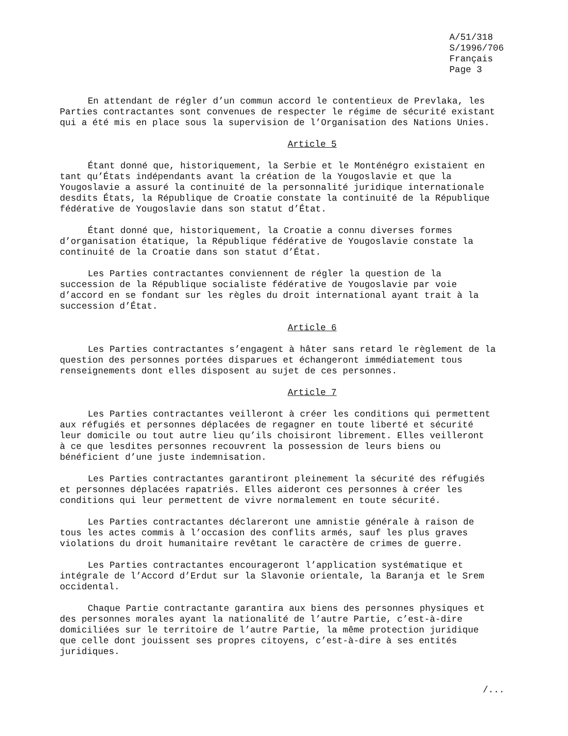A/51/318
S/1996/706
Français
Page 3
En attendant de régler d’un commun accord le contentieux de Prevlaka, les Parties contractantes sont convenues de respecter le régime de sécurité existant qui a été mis en place sous la supervision de l’Organisation des Nations Unies.
Article 5
Étant donné que, historiquement, la Serbie et le Monténégro existaient en tant qu’États indépendants avant la création de la Yougoslavie et que la Yougoslavie a assuré la continuité de la personnalité juridique internationale desdits États, la République de Croatie constate la continuité de la République fédérative de Yougoslavie dans son statut d’État.
Étant donné que, historiquement, la Croatie a connu diverses formes d’organisation étatique, la République fédérative de Yougoslavie constate la continuité de la Croatie dans son statut d’État.
Les Parties contractantes conviennent de régler la question de la succession de la République socialiste fédérative de Yougoslavie par voie d’accord en se fondant sur les règles du droit international ayant trait à la succession d’État.
Article 6
Les Parties contractantes s’engagent à hâter sans retard le règlement de la question des personnes portées disparues et échangeront immédiatement tous renseignements dont elles disposent au sujet de ces personnes.
Article 7
Les Parties contractantes veilleront à créer les conditions qui permettent aux réfugiés et personnes déplacées de regagner en toute liberté et sécurité leur domicile ou tout autre lieu qu’ils choisiront librement. Elles veilleront à ce que lesdites personnes recouvrent la possession de leurs biens ou bénéficient d’une juste indemnisation.
Les Parties contractantes garantiront pleinement la sécurité des réfugiés et personnes déplacées rapatriés. Elles aideront ces personnes à créer les conditions qui leur permettent de vivre normalement en toute sécurité.
Les Parties contractantes déclareront une amnistie générale à raison de tous les actes commis à l’occasion des conflits armés, sauf les plus graves violations du droit humanitaire revêtant le caractère de crimes de guerre.
Les Parties contractantes encourageront l’application systématique et intégrale de l’Accord d’Erdut sur la Slavonie orientale, la Baranja et le Srem occidental.
Chaque Partie contractante garantira aux biens des personnes physiques et des personnes morales ayant la nationalité de l’autre Partie, c’est-à-dire domiciliées sur le territoire de l’autre Partie, la même protection juridique que celle dont jouissent ses propres citoyens, c’est-à-dire à ses entités juridiques.
/...